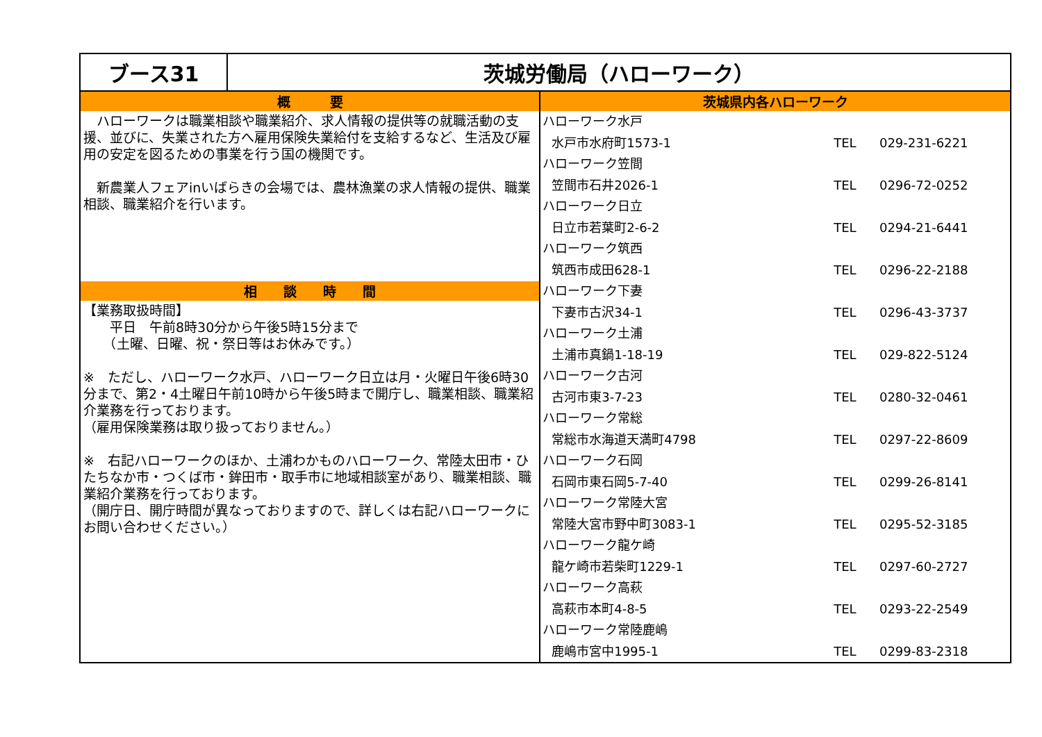| ブース31 | 茨城労働局（ハローワーク） | |
| 概 要 ハローワークは職業相談や職業紹介、求人情報の提供等の就職活動の支援、並びに、失業された方へ雇用保険失業給付を支給するなど、生活及び雇用の安定を図るための事業を行う国の機関です。 新農業人フェアinいばらきの会場では、農林漁業の求人情報の提供、職業相談、職業紹介を行います。 相 談 時 間 【業務取扱時間】 平日 午前8時30分から午後5時15分まで （土曜、日曜、祝・祭日等はお休みです。） ※ ただし、ハローワーク水戸、ハローワーク日立は月・火曜日午後6時30分まで、第2・4土曜日午前10時から午後5時まで開庁し、職業相談、職業紹介業務を行っております。 （雇用保険業務は取り扱っておりません。） ※ 右記ハローワークのほか、土浦わかものハローワーク、常陸太田市・ひたちなか市・つくば市・鉾田市・取手市に地域相談室があり、職業相談、職業紹介業務を行っております。 （開庁日、開庁時間が異なっておりますので、詳しくは右記ハローワークにお問い合わせください。） | | 茨城県内各ハローワーク ハローワーク水戸 水戸市水府町1573-1 TEL 029-231-6221 ハローワーク笠間 笠間市石井2026-1 TEL 0296-72-0252 ハローワーク日立 日立市若葉町2-6-2 TEL 0294-21-6441 ハローワーク筑西 筑西市成田628-1 TEL 0296-22-2188 ハローワーク下妻 下妻市古沢34-1 TEL 0296-43-3737 ハローワーク土浦 土浦市真鍋1-18-19 TEL 029-822-5124 ハローワーク古河 古河市東3-7-23 TEL 0280-32-0461 ハローワーク常総 常総市水海道天満町4798 TEL 0297-22-8609 ハローワーク石岡 石岡市東石岡5-7-40 TEL 0299-26-8141 ハローワーク常陸大宮 常陸大宮市野中町3083-1 TEL 0295-52-3185 ハローワーク龍ケ崎 龍ケ崎市若柴町1229-1 TEL 0297-60-2727 ハローワーク高萩 高萩市本町4-8-5 TEL 0293-22-2549 ハローワーク常陸鹿嶋 鹿嶋市宮中1995-1 TEL 0299-83-2318 |